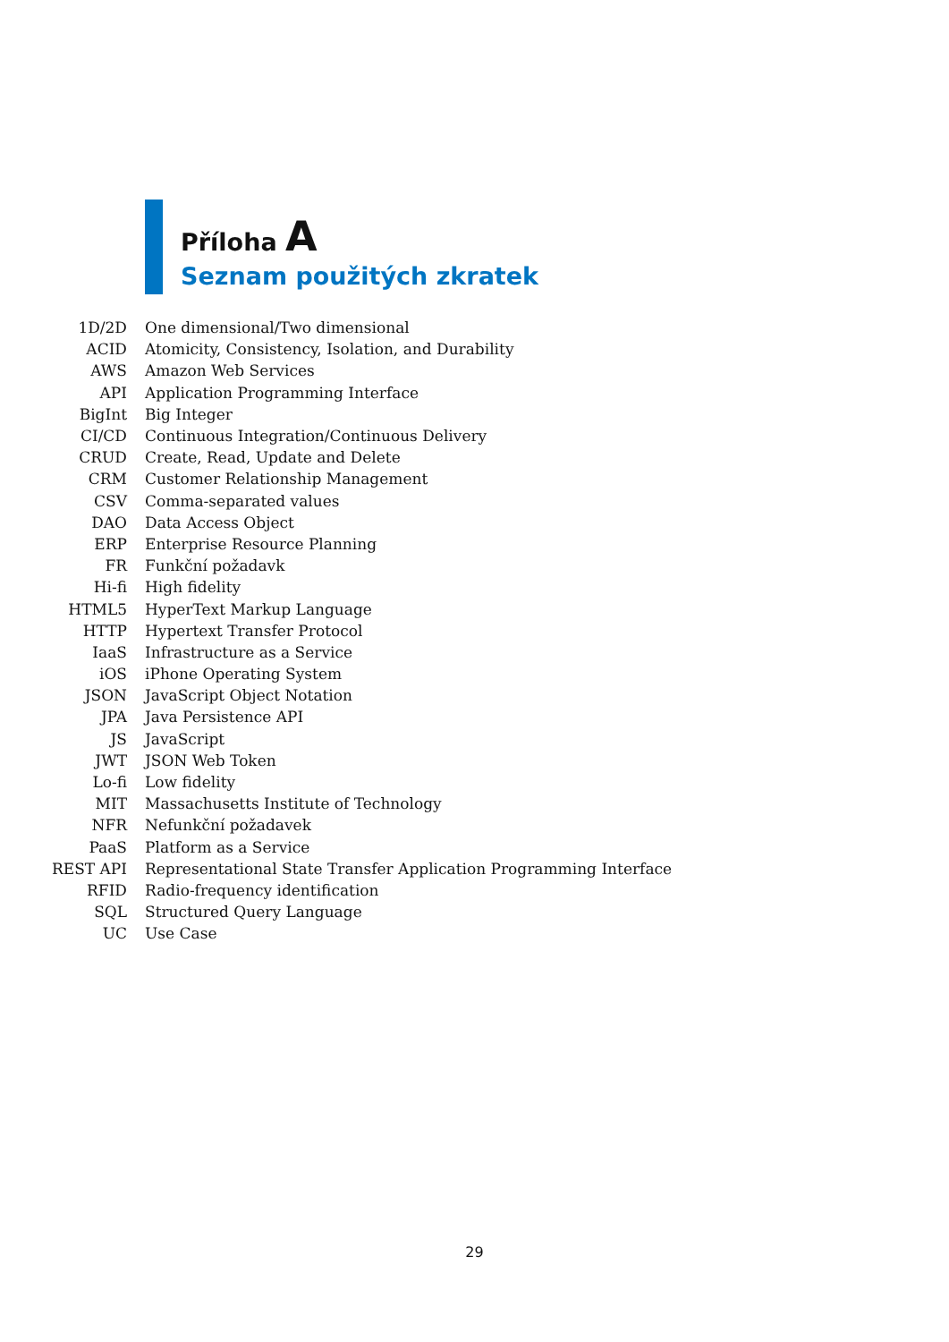Příloha A
Seznam použitých zkratek
| 1D/2D | One dimensional/Two dimensional |
| ACID | Atomicity, Consistency, Isolation, and Durability |
| AWS | Amazon Web Services |
| API | Application Programming Interface |
| BigInt | Big Integer |
| CI/CD | Continuous Integration/Continuous Delivery |
| CRUD | Create, Read, Update and Delete |
| CRM | Customer Relationship Management |
| CSV | Comma-separated values |
| DAO | Data Access Object |
| ERP | Enterprise Resource Planning |
| FR | Funkční požadavk |
| Hi-fi | High fidelity |
| HTML5 | HyperText Markup Language |
| HTTP | Hypertext Transfer Protocol |
| IaaS | Infrastructure as a Service |
| iOS | iPhone Operating System |
| JSON | JavaScript Object Notation |
| JPA | Java Persistence API |
| JS | JavaScript |
| JWT | JSON Web Token |
| Lo-fi | Low fidelity |
| MIT | Massachusetts Institute of Technology |
| NFR | Nefunkční požadavek |
| PaaS | Platform as a Service |
| REST API | Representational State Transfer Application Programming Interface |
| RFID | Radio-frequency identification |
| SQL | Structured Query Language |
| UC | Use Case |
29